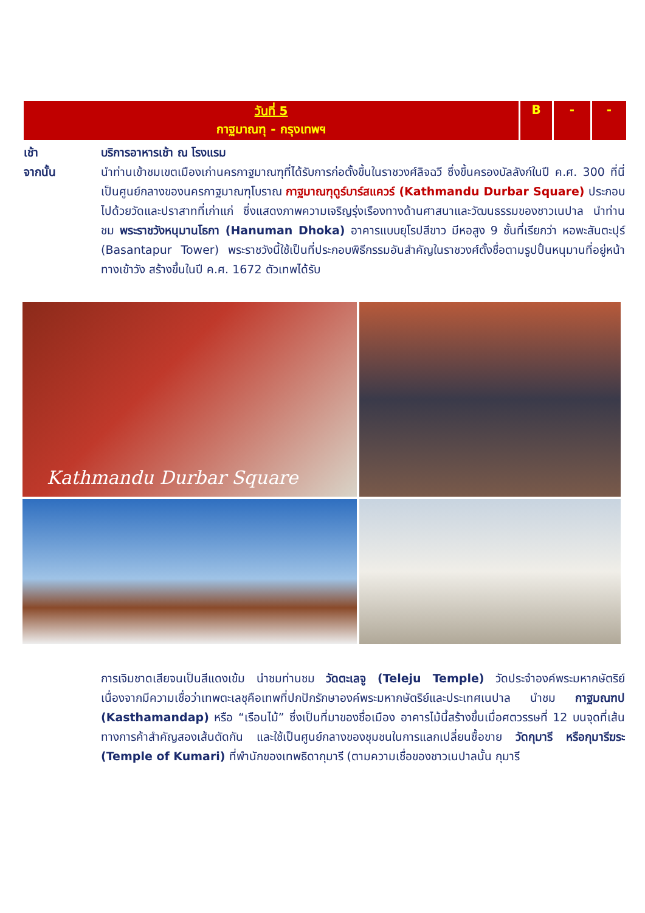| วันที่ 5 กาฐมาณฑุ - กรุงเทพฯ | B | - | - |
เช้า บริการอาหารเช้า ณ โรงแรม
จากนั้น นำท่านเข้าชมเขตเมืองเก่านครกาฐมาณฑุที่ได้รับการก่อตั้งขึ้นในราชวงศ์ลิจฉวี ซึ่งขึ้นครองบัลลังก์ในปี ค.ศ. 300 ที่นี่เป็นศูนย์กลางของนครกาฐมาณฑุโบราณ กาฐมาณฑุดูร์บาร์สแควร์ (Kathmandu Durbar Square) ประกอบไปด้วยวัดและปราสาทที่เก่าแก่ ซึ่งแสดงภาพความเจริญรุ่งเรืองทางด้านศาสนาและวัฒนธรรมของชาวเนปาล นำท่านชม พระราชวังหนุมานโธกา (Hanuman Dhoka) อาคารแบบยุโรปสีขาว มีหอสูง 9 ชั้นที่เรียกว่า หอพะสันตะปุร์ (Basantapur Tower) พระราชวังนี้ใช้เป็นที่ประกอบพิธีกรรมอันสำคัญในราชวงศ์ตั้งชื่อตามรูปปั้นหนุมานที่อยู่หน้าทางเข้าวัง สร้างขึ้นในปี ค.ศ. 1672 ตัวเทพได้รับ
Kathmandu Durbar Square
การเจิมชาดเสียจนเป็นสีแดงเข้ม นำชมท่านชม วัดตะเลจู (Teleju Temple) วัดประจำองค์พระมหากษัตริย์ เนื่องจากมีความเชื่อว่าเทพตะเลชุคือเทพที่ปกปักรักษาองค์พระมหากษัตริย์และประเทศเนปาล นำชม กาฐมณฑป (Kasthamandap) หรือ “เรือนไม้” ซึ่งเป็นที่มาของชื่อเมือง อาคารไม้นี้สร้างขึ้นเมื่อศตวรรษที่ 12 บนจุดที่เส้นทางการค้าสำคัญสองเส้นตัดกัน และใช้เป็นศูนย์กลางของชุมชนในการแลกเปลี่ยนซื้อขาย วัดกุมารี หรือกุมารีฆระ (Temple of Kumari) ที่พำนักของเทพธิดากุมารี (ตามความเชื่อของชาวเนปาลนั้น กุมารี